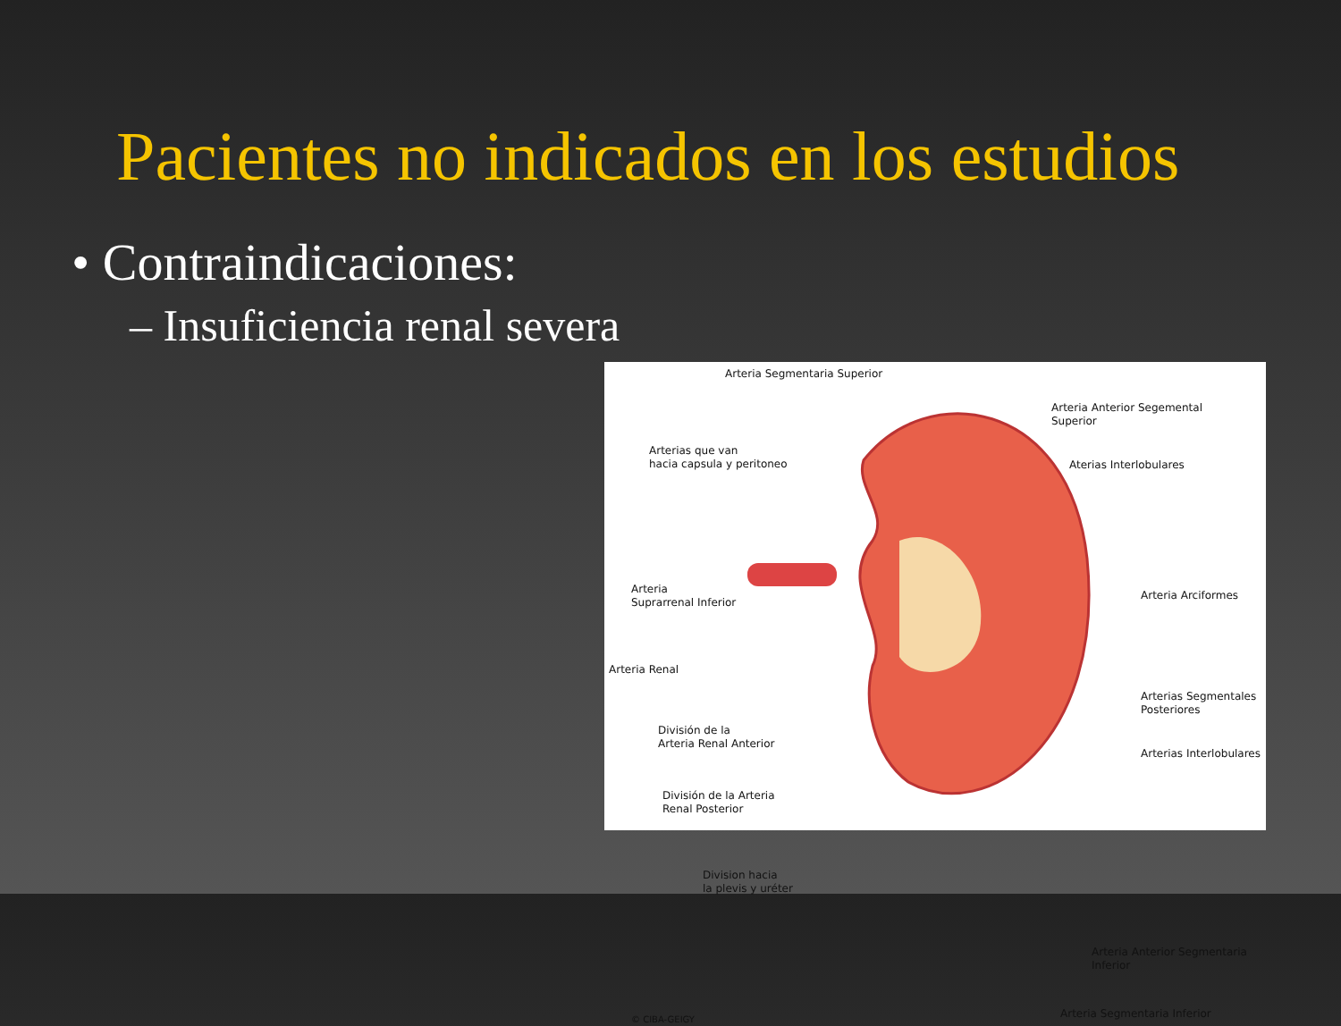Pacientes no indicados en los estudios
• Contraindicaciones:
– Insuficiencia renal severa
Arteria Segmentaria Superior
Arterias que van
hacia capsula y peritoneo
Arteria Anterior Segemental
Superior
Aterias Interlobulares
Arteria
Suprarrenal Inferior
Arteria Arciformes
Arteria Renal
Arterias Segmentales
Posteriores
División de la
Arteria Renal Anterior
Arterias Interlobulares
División de la Arteria
Renal Posterior
Division hacia
la plevis y uréter
Arteria Anterior Segmentaria
Inferior
Arteria Segmentaria Inferior
© CIBA-GEIGY